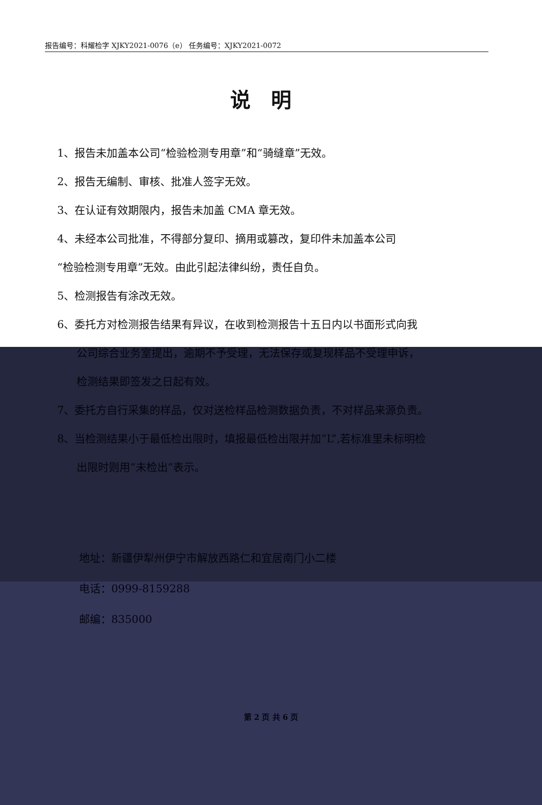报告编号：科耀检字 XJKY2021-0076（e） 任务编号：XJKY2021-0072
说明
1、报告未加盖本公司“检验检测专用章”和“骑缝章”无效。
2、报告无编制、审核、批准人签字无效。
3、在认证有效期限内，报告未加盖 CMA 章无效。
4、未经本公司批准，不得部分复印、摘用或篡改，复印件未加盖本公司
“检验检测专用章”无效。由此引起法律纠纷，责任自负。
5、检测报告有涂改无效。
6、委托方对检测报告结果有异议，在收到检测报告十五日内以书面形式向我
公司综合业务室提出，逾期不予受理，无法保存或复现样品不受理申诉，
检测结果即签发之日起有效。
7、委托方自行采集的样品，仅对送检样品检测数据负责，不对样品来源负责。
8、当检测结果小于最低检出限时，填报最低检出限并加“L”,若标准里未标明检
出限时则用“未检出”表示。
地址：新疆伊犁州伊宁市解放西路仁和宜居南门小二楼
电话：0999-8159288
邮编：835000
第 2 页 共 6 页